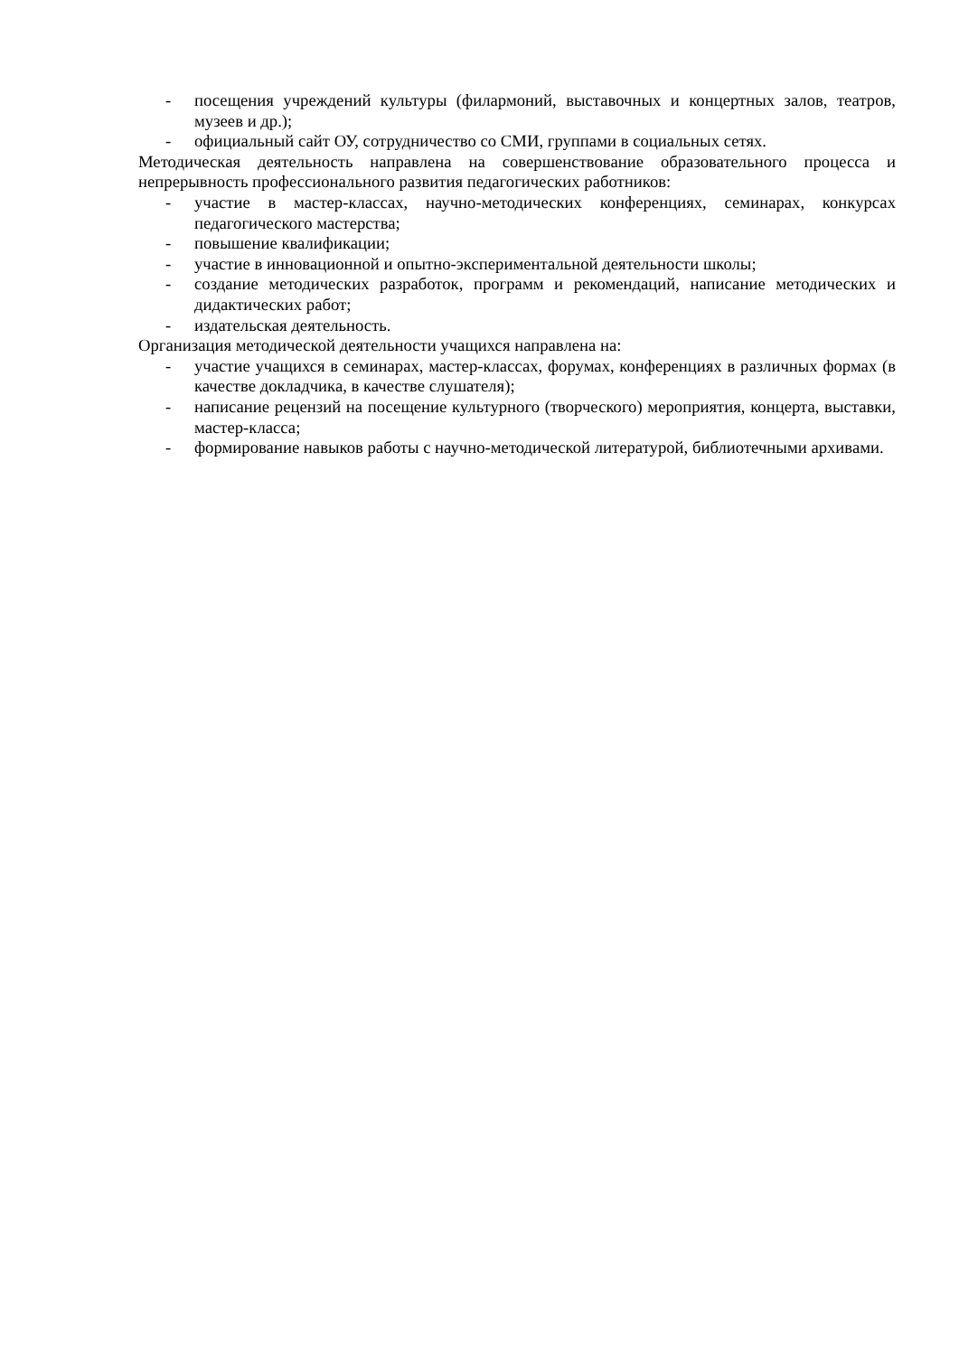- посещения учреждений культуры (филармоний, выставочных и концертных залов, театров, музеев и др.);
- официальный сайт ОУ, сотрудничество со СМИ, группами в социальных сетях.
Методическая деятельность направлена на совершенствование образовательного процесса и непрерывность профессионального развития педагогических работников:
- участие в мастер-классах, научно-методических конференциях, семинарах, конкурсах педагогического мастерства;
- повышение квалификации;
- участие в инновационной и опытно-экспериментальной деятельности школы;
- создание методических разработок, программ и рекомендаций, написание методических и дидактических работ;
- издательская деятельность.
Организация методической деятельности учащихся направлена на:
- участие учащихся в семинарах, мастер-классах, форумах, конференциях в различных формах (в качестве докладчика, в качестве слушателя);
- написание рецензий на посещение культурного (творческого) мероприятия, концерта, выставки, мастер-класса;
- формирование навыков работы с научно-методической литературой, библиотечными архивами.